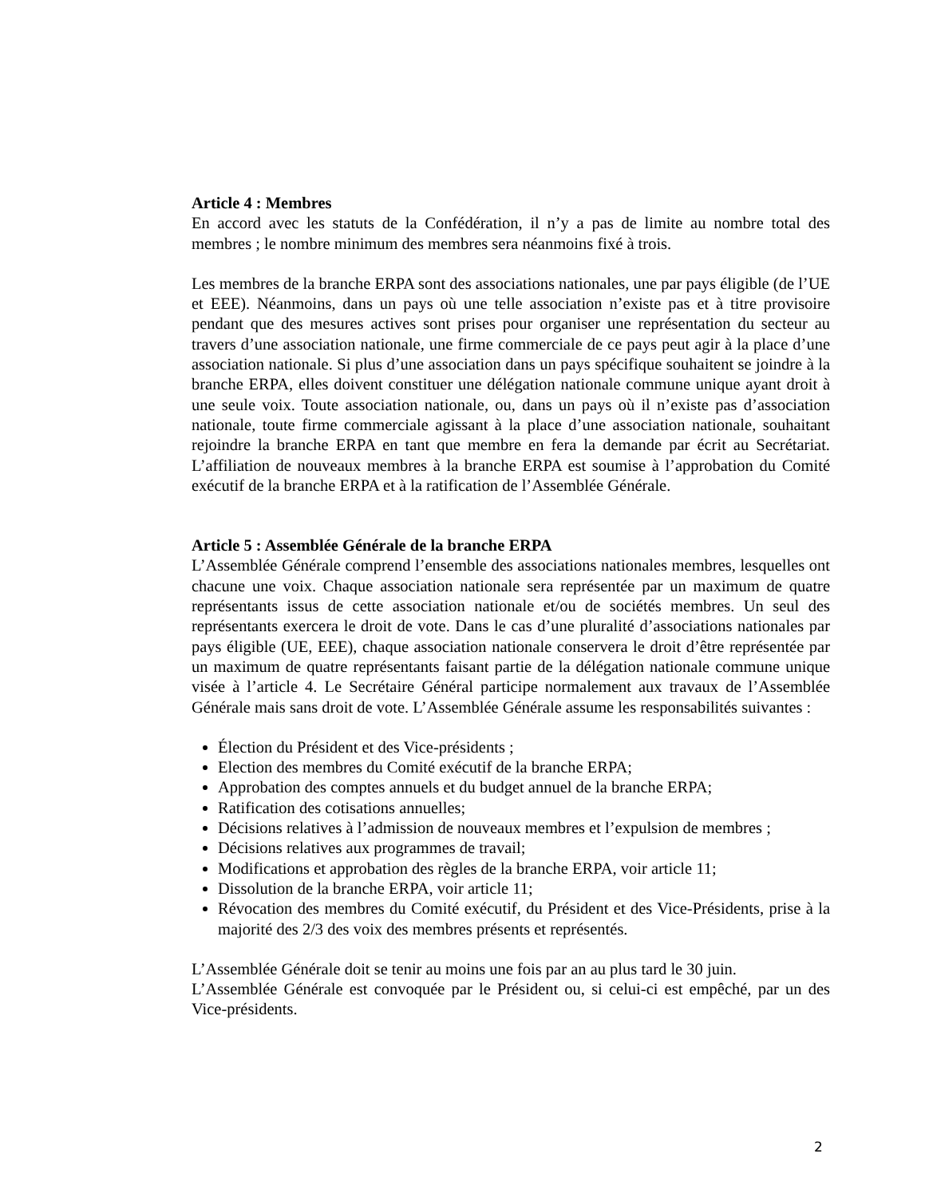Article 4 : Membres
En accord avec les statuts de la Confédération, il n’y a pas de limite au nombre total des membres ; le nombre minimum des membres sera néanmoins fixé à trois.
Les membres de la branche ERPA sont des associations nationales, une par pays éligible (de l’UE et EEE). Néanmoins, dans un pays où une telle association n’existe pas et à titre provisoire pendant que des mesures actives sont prises pour organiser une représentation du secteur au travers d’une association nationale, une firme commerciale de ce pays peut agir à la place d’une association nationale. Si plus d’une association dans un pays spécifique souhaitent se joindre à la branche ERPA, elles doivent constituer une délégation nationale commune unique ayant droit à une seule voix. Toute association nationale, ou, dans un pays où il n’existe pas d’association nationale, toute firme commerciale agissant à la place d’une association nationale, souhaitant rejoindre la branche ERPA en tant que membre en fera la demande par écrit au Secrétariat. L’affiliation de nouveaux membres à la branche ERPA est soumise à l’approbation du Comité exécutif de la branche ERPA et à la ratification de l’Assemblée Générale.
Article 5 : Assemblée Générale de la branche ERPA
L’Assemblée Générale comprend l’ensemble des associations nationales membres, lesquelles ont chacune une voix. Chaque association nationale sera représentée par un maximum de quatre représentants issus de cette association nationale et/ou de sociétés membres. Un seul des représentants exercera le droit de vote. Dans le cas d’une pluralité d’associations nationales par pays éligible (UE, EEE), chaque association nationale conservera le droit d’être représentée par un maximum de quatre représentants faisant partie de la délégation nationale commune unique visée à l’article 4. Le Secrétaire Général participe normalement aux travaux de l’Assemblée Générale mais sans droit de vote. L’Assemblée Générale assume les responsabilités suivantes :
Élection du Président et des Vice-présidents ;
Election des membres du Comité exécutif de la branche ERPA;
Approbation des comptes annuels et du budget annuel de la branche ERPA;
Ratification des cotisations annuelles;
Décisions relatives à l’admission de nouveaux membres et l’expulsion de membres ;
Décisions relatives aux programmes de travail;
Modifications et approbation des règles de la branche ERPA, voir article 11;
Dissolution de la branche ERPA, voir article 11;
Révocation des membres du Comité exécutif, du Président et des Vice-Présidents, prise à la majorité des 2/3 des voix des membres présents et représentés.
L’Assemblée Générale doit se tenir au moins une fois par an au plus tard le 30 juin.
L’Assemblée Générale est convoquée par le Président ou, si celui-ci est empêché, par un des Vice-présidents.
2